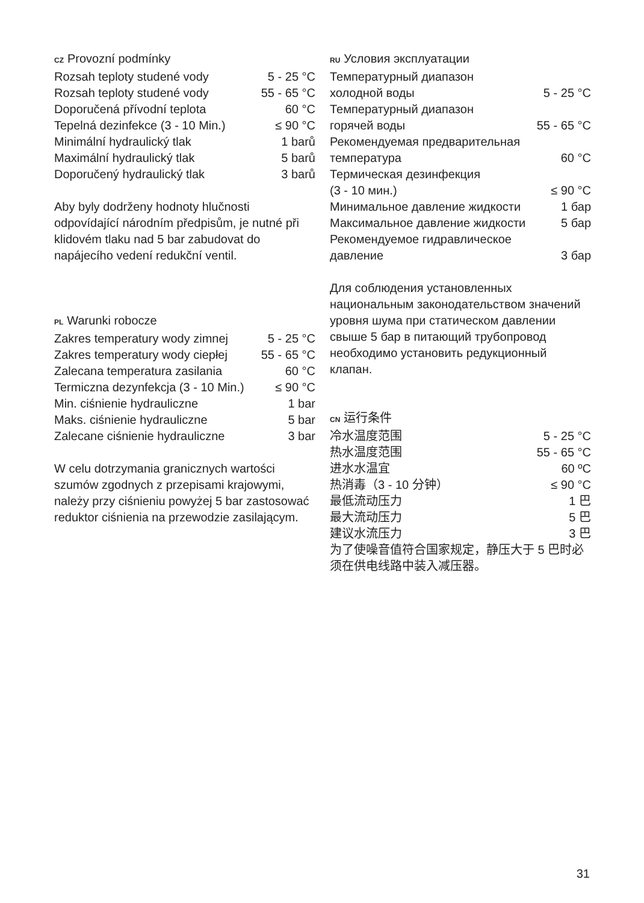CZ Provozní podmínky
| Rozsah teploty studené vody | 5 - 25 °C |
| Rozsah teploty studené vody | 55 - 65 °C |
| Doporučená přívodní teplota | 60 °C |
| Tepelná dezinfekce (3 - 10 Min.) | ≤ 90 °C |
| Minimální hydraulický tlak | 1 barů |
| Maximální hydraulický tlak | 5 barů |
| Doporučený hydraulický tlak | 3 barů |
Aby byly dodrženy hodnoty hlučnosti odpovídající národním předpisům, je nutné při klidovém tlaku nad 5 bar zabudovat do napájecího vedení redukční ventil.
PL Warunki robocze
| Zakres temperatury wody zimnej | 5 - 25 °C |
| Zakres temperatury wody ciepłej | 55 - 65 °C |
| Zalecana temperatura zasilania | 60 °C |
| Termiczna dezynfekcja (3 - 10 Min.) | ≤ 90 °C |
| Min. ciśnienie hydrauliczne | 1 bar |
| Maks. ciśnienie hydrauliczne | 5 bar |
| Zalecane ciśnienie hydrauliczne | 3 bar |
W celu dotrzymania granicznych wartości szumów zgodnych z przepisami krajowymi, należy przy ciśnieniu powyżej 5 bar zastosować reduktor ciśnienia na przewodzie zasilającym.
RU Условия эксплуатации
| Температурный диапазон холодной воды | 5 - 25 °C |
| Температурный диапазон горячей воды | 55 - 65 °C |
| Рекомендуемая предварительная температура | 60 °C |
| Термическая дезинфекция (3 - 10 мин.) | ≤ 90 °C |
| Минимальное давление жидкости | 1 бар |
| Максимальное давление жидкости | 5 бар |
| Рекомендуемое гидравлическое давление | 3 бар |
Для соблюдения установленных национальным законодательством значений уровня шума при статическом давлении свыше 5 бар в питающий трубопровод необходимо установить редукционный клапан.
CN 运行条件
| 冷水温度范围 | 5 - 25 °C |
| 热水温度范围 | 55 - 65 °C |
| 进水水温宜 | 60 ºC |
| 热消毒（3 - 10 分钟） | ≤ 90 °C |
| 最低流动压力 | 1 巴 |
| 最大流动压力 | 5 巴 |
| 建议水流压力 | 3 巴 |
为了使噪音值符合国家规定，静压大于 5 巴时必须在供电线路中装入减压器。
31